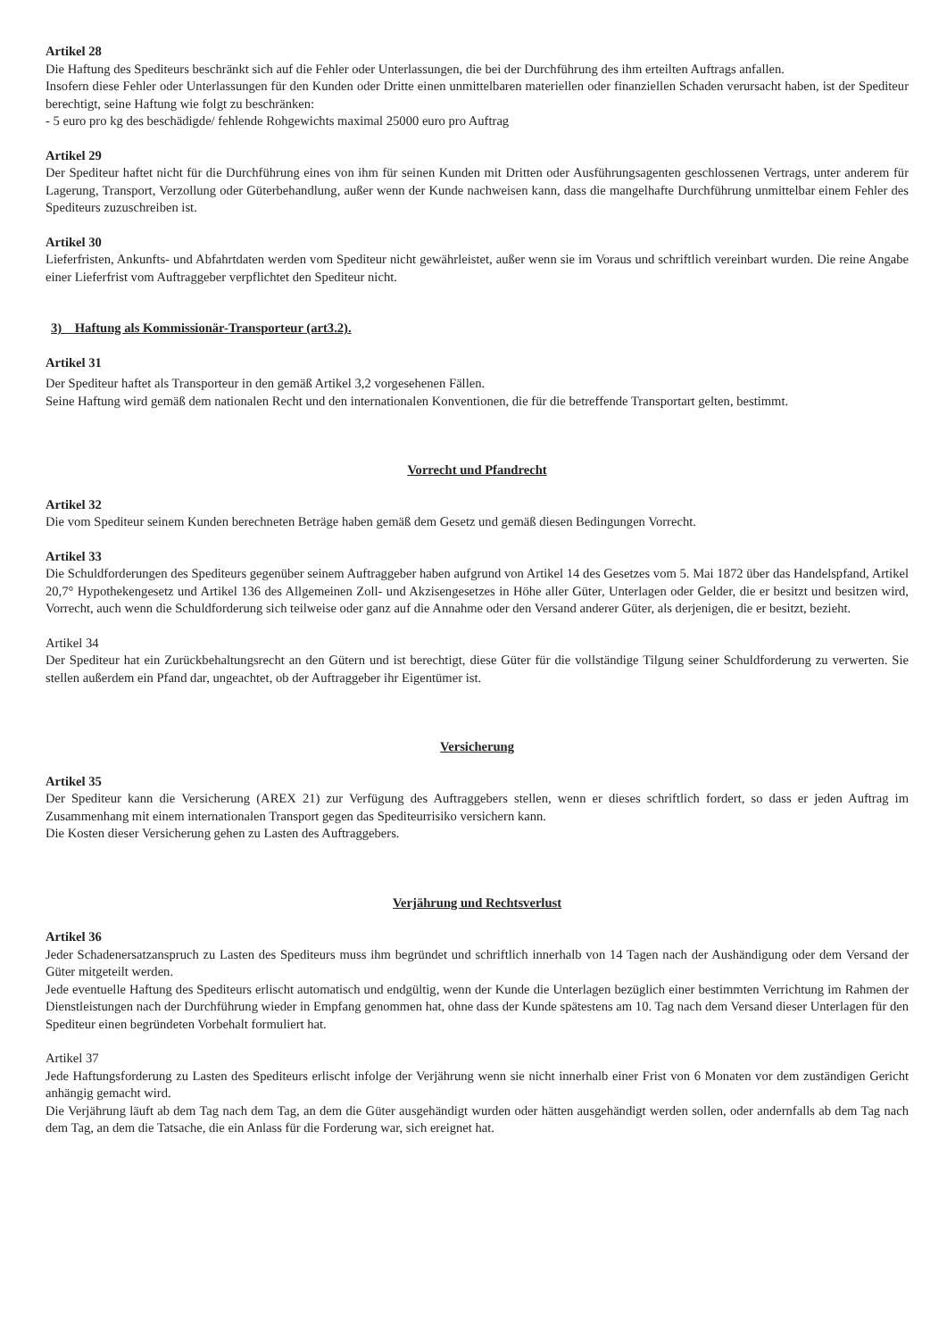Artikel 28
Die Haftung des Spediteurs beschränkt sich auf die Fehler oder Unterlassungen, die bei der Durchführung des ihm erteilten Auftrags anfallen.
Insofern diese Fehler oder Unterlassungen für den Kunden oder Dritte einen unmittelbaren materiellen oder finanziellen Schaden verursacht haben, ist der Spediteur berechtigt, seine Haftung wie folgt zu beschränken:
- 5 euro pro kg des beschädigde/ fehlende Rohgewichts maximal 25000 euro pro Auftrag
Artikel 29
Der Spediteur haftet nicht für die Durchführung eines von ihm für seinen Kunden mit Dritten oder Ausführungsagenten geschlossenen Vertrags, unter anderem für Lagerung, Transport, Verzollung oder Güterbehandlung, außer wenn der Kunde nachweisen kann, dass die mangelhafte Durchführung unmittelbar einem Fehler des Spediteurs zuzuschreiben ist.
Artikel 30
Lieferfristen, Ankunfts- und Abfahrtdaten werden vom Spediteur nicht gewährleistet, außer wenn sie im Voraus und schriftlich vereinbart wurden. Die reine Angabe einer Lieferfrist vom Auftraggeber verpflichtet den Spediteur nicht.
3) Haftung als Kommissionär-Transporteur (art3.2).
Artikel 31
Der Spediteur haftet als Transporteur in den gemäß Artikel 3,2 vorgesehenen Fällen.
Seine Haftung wird gemäß dem nationalen Recht und den internationalen Konventionen, die für die betreffende Transportart gelten, bestimmt.
Vorrecht und Pfandrecht
Artikel 32
Die vom Spediteur seinem Kunden berechneten Beträge haben gemäß dem Gesetz und gemäß diesen Bedingungen Vorrecht.
Artikel 33
Die Schuldforderungen des Spediteurs gegenüber seinem Auftraggeber haben aufgrund von Artikel 14 des Gesetzes vom 5. Mai 1872 über das Handelspfand, Artikel 20,7° Hypothekengesetz und Artikel 136 des Allgemeinen Zoll- und Akzisengesetzes in Höhe aller Güter, Unterlagen oder Gelder, die er besitzt und besitzen wird, Vorrecht, auch wenn die Schuldforderung sich teilweise oder ganz auf die Annahme oder den Versand anderer Güter, als derjenigen, die er besitzt, bezieht.
Artikel 34
Der Spediteur hat ein Zurückbehaltungsrecht an den Gütern und ist berechtigt, diese Güter für die vollständige Tilgung seiner Schuldforderung zu verwerten. Sie stellen außerdem ein Pfand dar, ungeachtet, ob der Auftraggeber ihr Eigentümer ist.
Versicherung
Artikel 35
Der Spediteur kann die Versicherung (AREX 21) zur Verfügung des Auftraggebers stellen, wenn er dieses schriftlich fordert, so dass er jeden Auftrag im Zusammenhang mit einem internationalen Transport gegen das Spediteurrisiko versichern kann.
Die Kosten dieser Versicherung gehen zu Lasten des Auftraggebers.
Verjährung und Rechtsverlust
Artikel 36
Jeder Schadenersatzanspruch zu Lasten des Spediteurs muss ihm begründet und schriftlich innerhalb von 14 Tagen nach der Aushändigung oder dem Versand der Güter mitgeteilt werden.
Jede eventuelle Haftung des Spediteurs erlischt automatisch und endgültig, wenn der Kunde die Unterlagen bezüglich einer bestimmten Verrichtung im Rahmen der Dienstleistungen nach der Durchführung wieder in Empfang genommen hat, ohne dass der Kunde spätestens am 10. Tag nach dem Versand dieser Unterlagen für den Spediteur einen begründeten Vorbehalt formuliert hat.
Artikel 37
Jede Haftungsforderung zu Lasten des Spediteurs erlischt infolge der Verjährung wenn sie nicht innerhalb einer Frist von 6 Monaten vor dem zuständigen Gericht anhängig gemacht wird.
Die Verjährung läuft ab dem Tag nach dem Tag, an dem die Güter ausgehändigt wurden oder hätten ausgehändigt werden sollen, oder andernfalls ab dem Tag nach dem Tag, an dem die Tatsache, die ein Anlass für die Forderung war, sich ereignet hat.